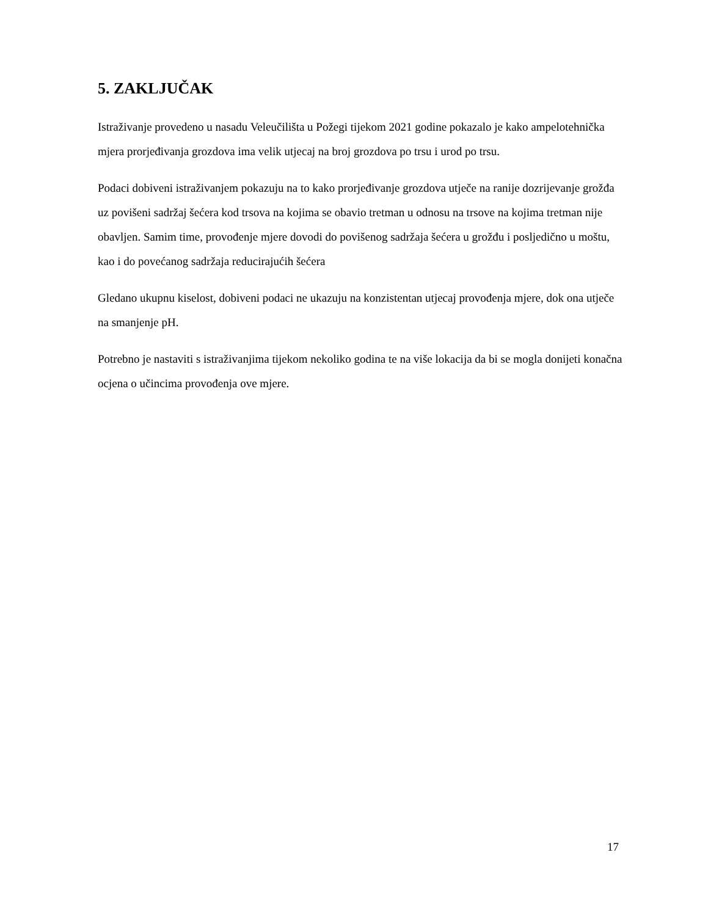5. ZAKLJUČAK
Istraživanje provedeno u nasadu Veleučilišta u Požegi tijekom 2021 godine pokazalo je kako ampelotehnička mjera prorjeđivanja grozdova ima velik utjecaj na broj grozdova po trsu i urod po trsu.
Podaci dobiveni istraživanjem pokazuju na to kako prorjeđivanje grozdova utječe na ranije dozrijevanje grožđa uz povišeni sadržaj šećera kod trsova na kojima se obavio tretman u odnosu na trsove na kojima tretman nije obavljen. Samim time, provođenje mjere dovodi do povišenog sadržaja šećera u grožđu i posljedično u moštu, kao i do povećanog sadržaja reducirajućih šećera
Gledano ukupnu kiselost, dobiveni podaci ne ukazuju na konzistentan utjecaj provođenja mjere, dok ona utječe na smanjenje pH.
Potrebno je nastaviti s istraživanjima tijekom nekoliko godina te na više lokacija da bi se mogla donijeti konačna ocjena o učincima provođenja ove mjere.
17